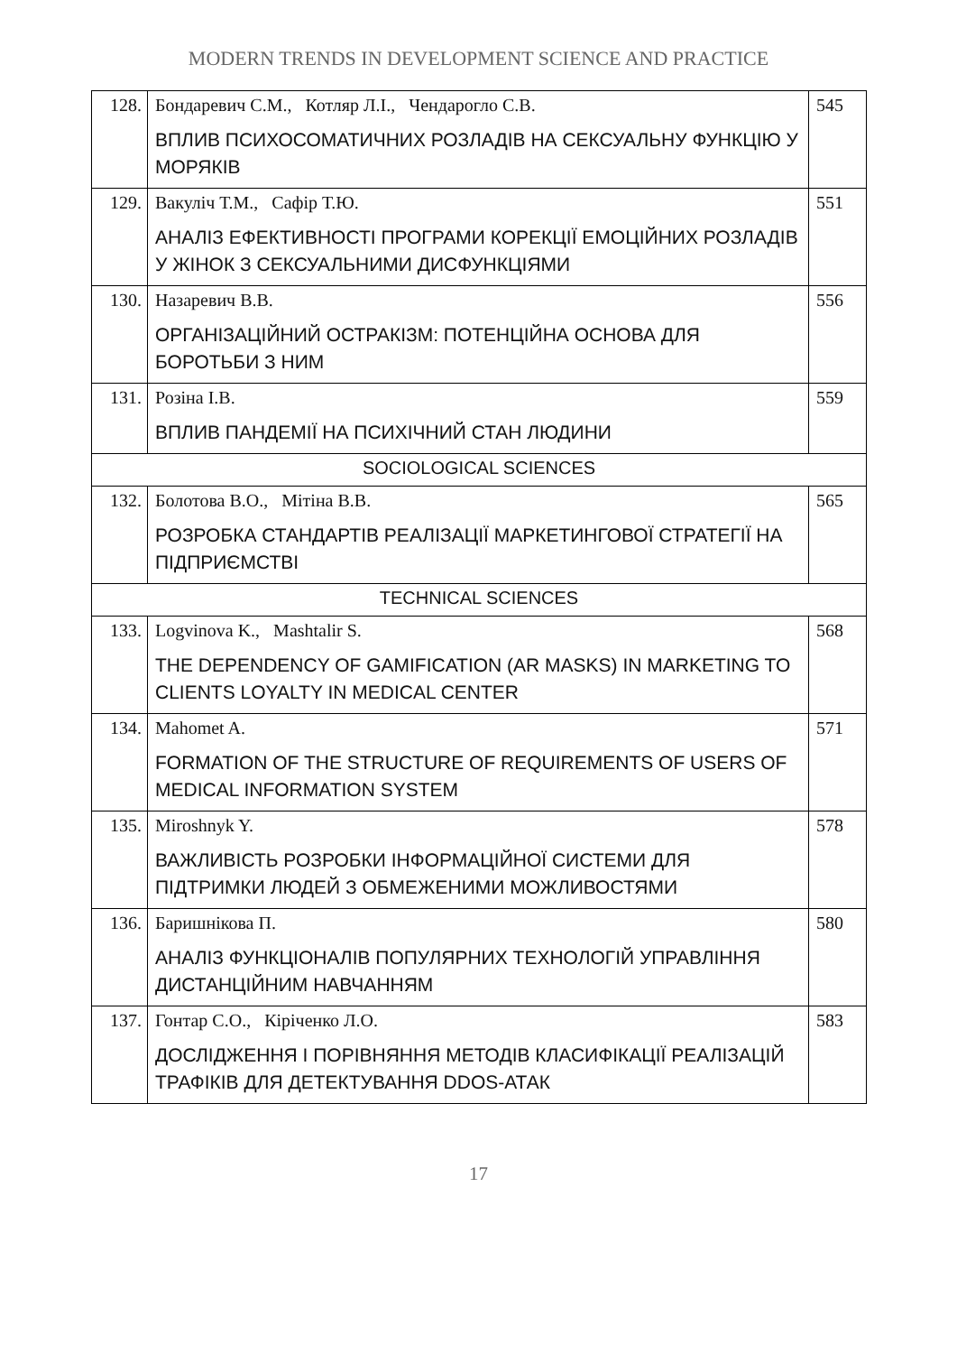MODERN TRENDS IN DEVELOPMENT SCIENCE AND PRACTICE
| 128. | Бондаревич С.М., Котляр Л.І., Чендарогло С.В. ВПЛИВ ПСИХОСОМАТИЧНИХ РОЗЛАДІВ НА СЕКСУАЛЬНУ ФУНКЦІЮ У МОРЯКІВ | 545 |
| 129. | Вакуліч Т.М., Сафір Т.Ю. АНАЛІЗ ЕФЕКТИВНОСТІ ПРОГРАМИ КОРЕКЦІЇ ЕМОЦІЙНИХ РОЗЛАДІВ У ЖІНОК З СЕКСУАЛЬНИМИ ДИСФУНКЦІЯМИ | 551 |
| 130. | Назаревич В.В. ОРГАНІЗАЦІЙНИЙ ОСТРАКІЗМ: ПОТЕНЦІЙНА ОСНОВА ДЛЯ БОРОТЬБИ З НИМ | 556 |
| 131. | Розіна І.В. ВПЛИВ ПАНДЕМІЇ НА ПСИХІЧНИЙ СТАН ЛЮДИНИ | 559 |
| SOCIOLOGICAL SCIENCES | | |
| 132. | Болотова В.О., Мітіна В.В. РОЗРОБКА СТАНДАРТІВ РЕАЛІЗАЦІЇ МАРКЕТИНГОВОЇ СТРАТЕГІЇ НА ПІДПРИЄМСТВІ | 565 |
| TECHNICAL SCIENCES | | |
| 133. | Logvinova K., Mashtalir S. THE DEPENDENCY OF GAMIFICATION (AR MASKS) IN MARKETING TO CLIENTS LOYALTY IN MEDICAL CENTER | 568 |
| 134. | Mahomet A. FORMATION OF THE STRUCTURE OF REQUIREMENTS OF USERS OF MEDICAL INFORMATION SYSTEM | 571 |
| 135. | Miroshnyk Y. ВАЖЛИВІСТЬ РОЗРОБКИ ІНФОРМАЦІЙНОЇ СИСТЕМИ ДЛЯ ПІДТРИМКИ ЛЮДЕЙ З ОБМЕЖЕНИМИ МОЖЛИВОСТЯМИ | 578 |
| 136. | Баришнікова П. АНАЛІЗ ФУНКЦІОНАЛІВ ПОПУЛЯРНИХ ТЕХНОЛОГІЙ УПРАВЛІННЯ ДИСТАНЦІЙНИМ НАВЧАННЯМ | 580 |
| 137. | Гонтар С.О., Кіріченко Л.О. ДОСЛІДЖЕННЯ І ПОРІВНЯННЯ МЕТОДІВ КЛАСИФІКАЦІЇ РЕАЛІЗАЦІЙ ТРАФІКІВ ДЛЯ ДЕТЕКТУВАННЯ DDOS-АТАК | 583 |
17